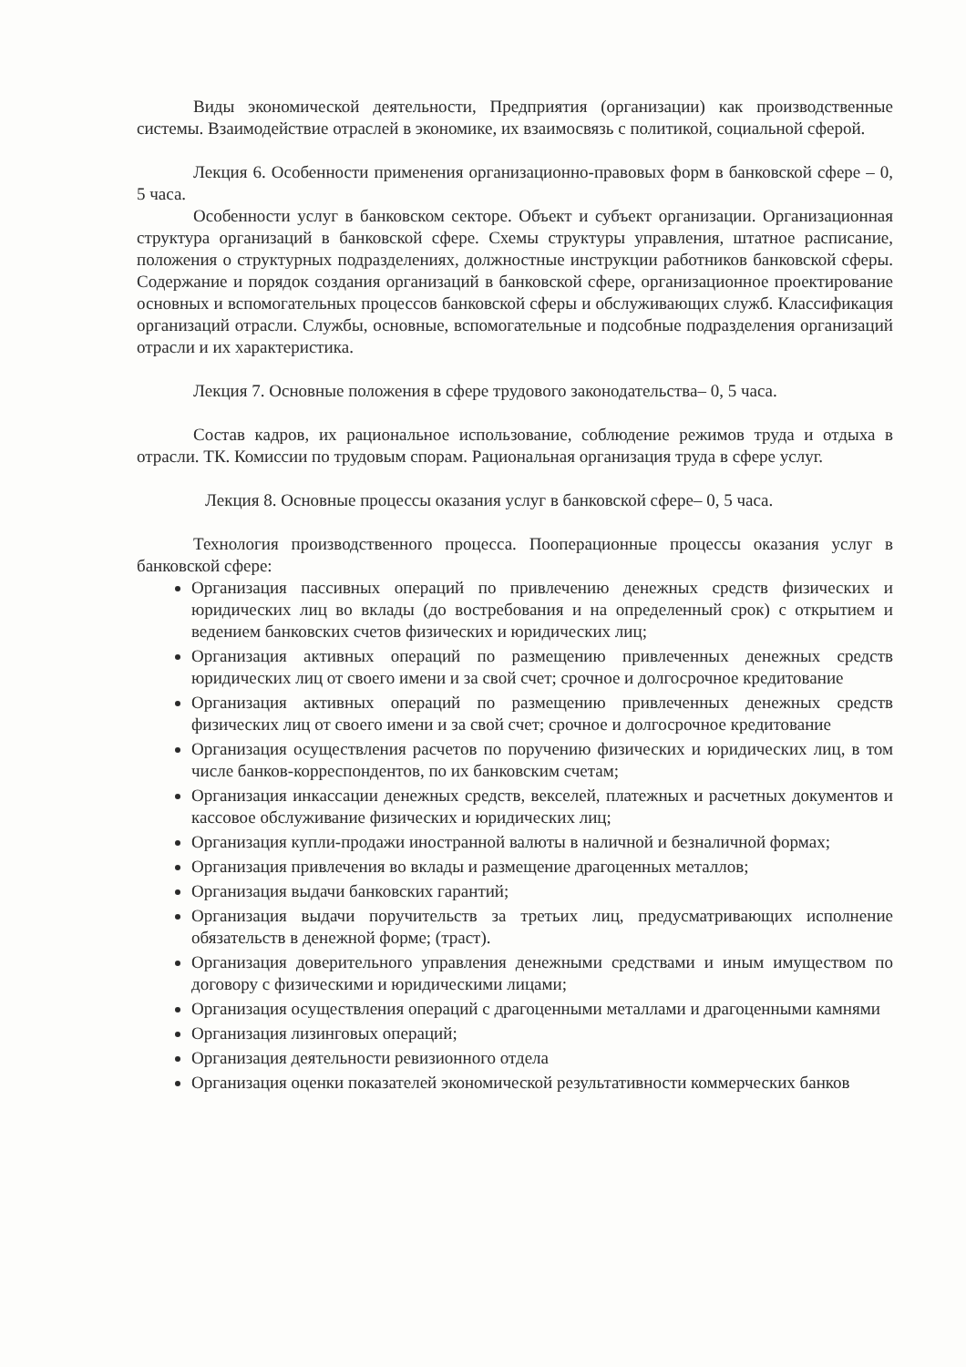Виды экономической деятельности, Предприятия (организации) как производственные системы. Взаимодействие отраслей в экономике, их взаимосвязь с политикой, социальной сферой.
Лекция 6. Особенности применения организационно-правовых форм в банковской сфере – 0, 5 часа.
Особенности услуг в банковском секторе. Объект и субъект организации. Организационная структура организаций в банковской сфере. Схемы структуры управления, штатное расписание, положения о структурных подразделениях, должностные инструкции работников банковской сферы. Содержание и порядок создания организаций в банковской сфере, организационное проектирование основных и вспомогательных процессов банковской сферы и обслуживающих служб. Классификация организаций отрасли. Службы, основные, вспомогательные и подсобные подразделения организаций отрасли и их характеристика.
Лекция 7. Основные положения в сфере трудового законодательства– 0, 5 часа.
Состав кадров, их рациональное использование, соблюдение режимов труда и отдыха в отрасли. ТК. Комиссии по трудовым спорам. Рациональная организация труда в сфере услуг.
Лекция 8. Основные процессы оказания услуг в банковской сфере– 0, 5 часа.
Технология производственного процесса. Пооперационные процессы оказания услуг в банковской сфере:
Организация пассивных операций по привлечению денежных средств физических и юридических лиц во вклады (до востребования и на определенный срок) с открытием и ведением банковских счетов физических и юридических лиц;
Организация активных операций по размещению привлеченных денежных средств юридических лиц от своего имени и за свой счет; срочное и долгосрочное кредитование
Организация активных операций по размещению привлеченных денежных средств физических лиц от своего имени и за свой счет; срочное и долгосрочное кредитование
Организация осуществления расчетов по поручению физических и юридических лиц, в том числе банков-корреспондентов, по их банковским счетам;
Организация инкассации денежных средств, векселей, платежных и расчетных документов и кассовое обслуживание физических и юридических лиц;
Организация купли-продажи иностранной валюты в наличной и безналичной формах;
Организация привлечения во вклады и размещение драгоценных металлов;
Организация выдачи банковских гарантий;
Организация выдачи поручительств за третьих лиц, предусматривающих исполнение обязательств в денежной форме; (траст).
Организация доверительного управления денежными средствами и иным имуществом по договору с физическими и юридическими лицами;
Организация осуществления операций с драгоценными металлами и драгоценными камнями
Организация лизинговых операций;
Организация деятельности ревизионного отдела
Организация оценки показателей экономической результативности коммерческих банков